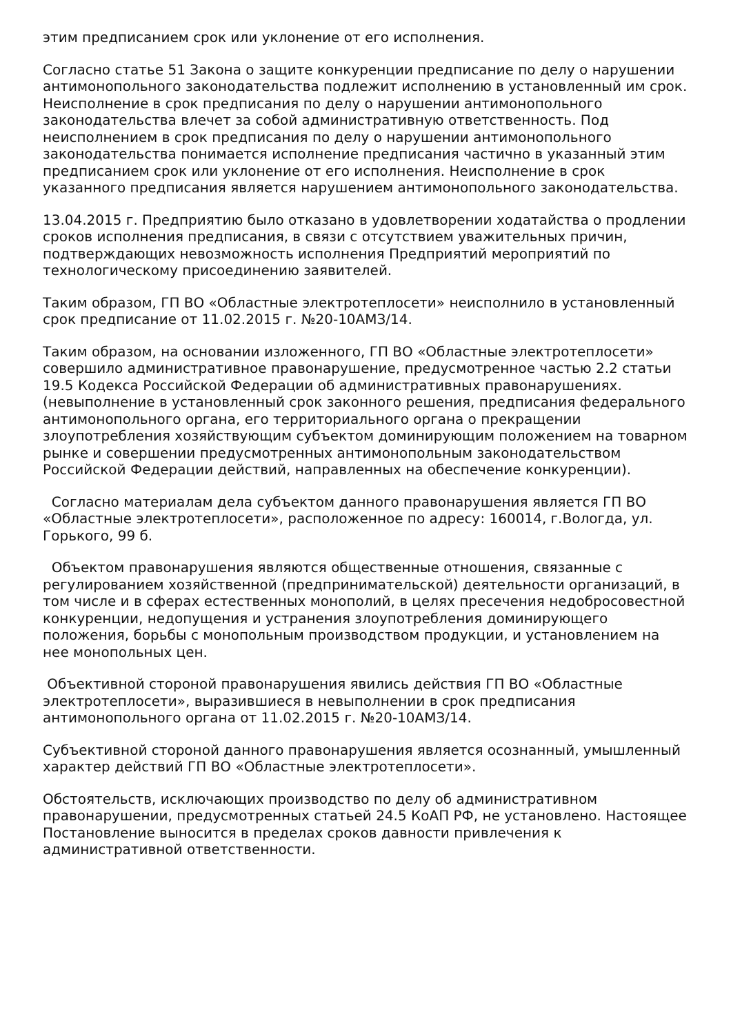этим предписанием срок или уклонение от его исполнения.
Согласно статье 51 Закона о защите конкуренции предписание по делу о нарушении антимонопольного законодательства подлежит исполнению в установленный им срок. Неисполнение в срок предписания по делу о нарушении антимонопольного законодательства влечет за собой административную ответственность. Под неисполнением в срок предписания по делу о нарушении антимонопольного законодательства понимается исполнение предписания частично в указанный этим предписанием срок или уклонение от его исполнения. Неисполнение в срок указанного предписания является нарушением антимонопольного законодательства.
13.04.2015 г. Предприятию было отказано в удовлетворении ходатайства о продлении сроков исполнения предписания, в связи с отсутствием уважительных причин, подтверждающих невозможность исполнения Предприятий мероприятий по технологическому присоединению заявителей.
Таким образом, ГП ВО «Областные электротеплосети» неисполнило в установленный срок предписание от 11.02.2015 г. №20-10АМЗ/14.
Таким образом, на основании изложенного, ГП ВО «Областные электротеплосети» совершило административное правонарушение, предусмотренное частью 2.2 статьи 19.5 Кодекса Российской Федерации об административных правонарушениях. (невыполнение в установленный срок законного решения, предписания федерального антимонопольного органа, его территориального органа о прекращении злоупотребления хозяйствующим субъектом доминирующим положением на товарном рынке и совершении предусмотренных антимонопольным законодательством Российской Федерации действий, направленных на обеспечение конкуренции).
Согласно материалам дела субъектом данного правонарушения является ГП ВО «Областные электротеплосети», расположенное по адресу: 160014, г.Вологда, ул. Горького, 99 б.
Объектом правонарушения являются общественные отношения, связанные с регулированием хозяйственной (предпринимательской) деятельности организаций, в том числе и в сферах естественных монополий, в целях пресечения недобросовестной конкуренции, недопущения и устранения злоупотребления доминирующего положения, борьбы с монопольным производством продукции, и установлением на нее монопольных цен.
Объективной стороной правонарушения явились действия ГП ВО «Областные электротеплосети», выразившиеся в невыполнении в срок предписания антимонопольного органа от 11.02.2015 г. №20-10АМЗ/14.
Субъективной стороной данного правонарушения является осознанный, умышленный характер действий ГП ВО «Областные электротеплосети».
Обстоятельств, исключающих производство по делу об административном правонарушении, предусмотренных статьей 24.5 КоАП РФ, не установлено. Настоящее Постановление выносится в пределах сроков давности привлечения к административной ответственности.